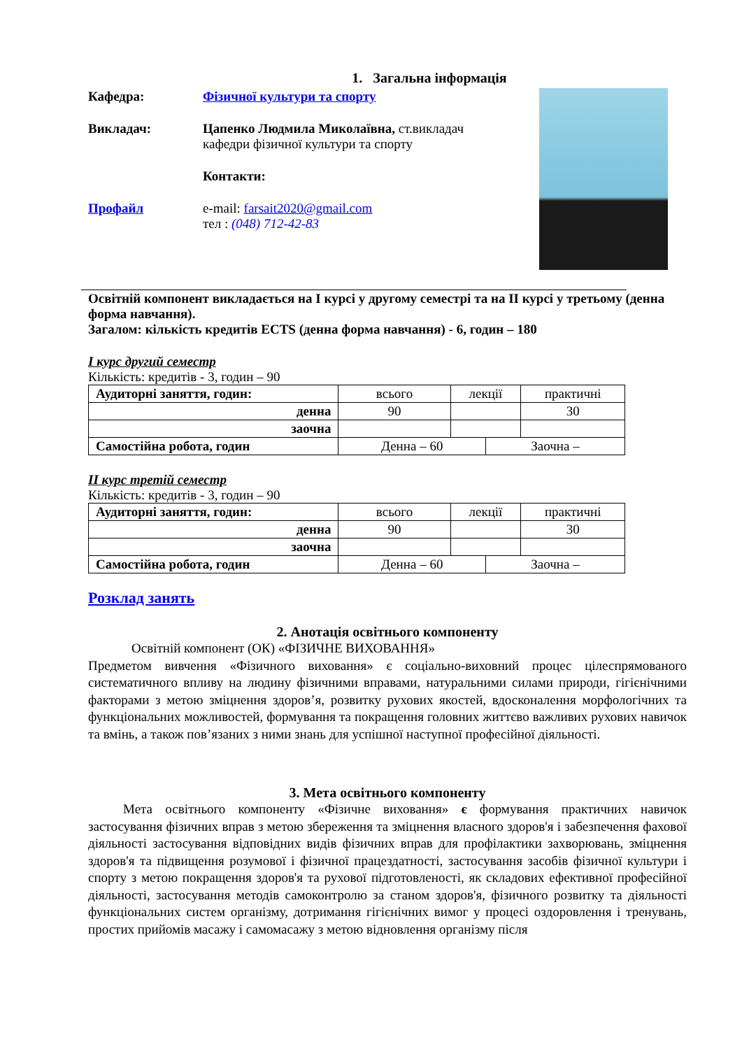1. Загальна інформація
Кафедра: Фізичної культури та спорту
Викладач: Цапенко Людмила Миколаївна, ст.викладач кафедри фізичної культури та спорту
Контакти:
Профайл e-mail: farsait2020@gmail.com
тел : (048) 712-42-83
Освітній компонент викладається на І курсі у другому семестрі та на ІІ курсі у третьому (денна форма навчання).
Загалом: кількість кредитів ECTS (денна форма навчання) - 6, годин – 180
І курс другий семестр
Кількість: кредитів - 3, годин – 90
| Аудиторні заняття, годин: | всього | лекції | | практичні |
| денна | 90 | | | 30 |
| заочна | | | | |
| Самостійна робота, годин | Денна – 60 | | Заочна – | |
ІІ курс третій семестр
Кількість: кредитів - 3, годин – 90
| Аудиторні заняття, годин: | всього | лекції | | практичні |
| денна | 90 | | | 30 |
| заочна | | | | |
| Самостійна робота, годин | Денна – 60 | | Заочна – | |
Розклад занять
2. Анотація освітнього компоненту
Освітній компонент (ОК) «ФІЗИЧНЕ ВИХОВАННЯ»
Предметом вивчення «Фізичного виховання» є соціально-виховний процес цілеспрямованого систематичного впливу на людину фізичними вправами, натуральними силами природи, гігієнічними факторами з метою зміцнення здоров’я, розвитку рухових якостей, вдосконалення морфологічних та функціональних можливостей, формування та покращення головних життєво важливих рухових навичок та вмінь, а також пов’язаних з ними знань для успішної наступної професійної діяльності.
3. Мета освітнього компоненту
Мета освітнього компоненту «Фізичне виховання» є формування практичних навичок застосування фізичних вправ з метою збереження та зміцнення власного здоров'я і забезпечення фахової діяльності застосування відповідних видів фізичних вправ для профілактики захворювань, зміцнення здоров'я та підвищення розумової і фізичної працездатності, застосування засобів фізичної культури і спорту з метою покращення здоров'я та рухової підготовленості, як складових ефективної професійної діяльності, застосування методів самоконтролю за станом здоров'я, фізичного розвитку та діяльності функціональних систем організму, дотримання гігієнічних вимог у процесі оздоровлення і тренувань, простих прийомів масажу і самомасажу з метою відновлення організму після